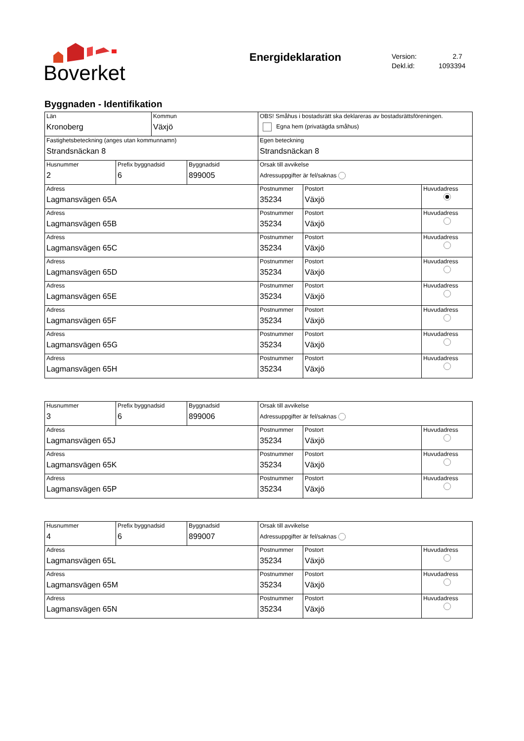Boverket
Energideklaration
Version: 2.7
Dekl.id: 1093394
Byggnaden - Identifikation
| Län Kronoberg | | Kommun Växjö | | OBS! Småhus i bostadsrätt ska deklareras av bostadsrättsföreningen. Egna hem (privatägda småhus) | | |
| Fastighetsbeteckning (anges utan kommunnamn) Strandsnäckan 8 | | | | Egen beteckning Strandsnäckan 8 | | |
| Husnummer 2 | Prefix byggnadsid 6 | | Byggnadsid 899005 | Orsak till avvikelse Adressuppgifter är fel/saknas | | |
| Adress Lagmansvägen 65A | | | | Postnummer 35234 | Postort Växjö | Huvudadress |
| Adress Lagmansvägen 65B | | | | Postnummer 35234 | Postort Växjö | Huvudadress |
| Adress Lagmansvägen 65C | | | | Postnummer 35234 | Postort Växjö | Huvudadress |
| Adress Lagmansvägen 65D | | | | Postnummer 35234 | Postort Växjö | Huvudadress |
| Adress Lagmansvägen 65E | | | | Postnummer 35234 | Postort Växjö | Huvudadress |
| Adress Lagmansvägen 65F | | | | Postnummer 35234 | Postort Växjö | Huvudadress |
| Adress Lagmansvägen 65G | | | | Postnummer 35234 | Postort Växjö | Huvudadress |
| Adress Lagmansvägen 65H | | | | Postnummer 35234 | Postort Växjö | Huvudadress |
| Husnummer 3 | Prefix byggnadsid 6 | Byggnadsid 899006 | Orsak till avvikelse Adressuppgifter är fel/saknas | | |
| Adress Lagmansvägen 65J | | | Postnummer 35234 | Postort Växjö | Huvudadress |
| Adress Lagmansvägen 65K | | | Postnummer 35234 | Postort Växjö | Huvudadress |
| Adress Lagmansvägen 65P | | | Postnummer 35234 | Postort Växjö | Huvudadress |
| Husnummer 4 | Prefix byggnadsid 6 | Byggnadsid 899007 | Orsak till avvikelse Adressuppgifter är fel/saknas | | |
| Adress Lagmansvägen 65L | | | Postnummer 35234 | Postort Växjö | Huvudadress |
| Adress Lagmansvägen 65M | | | Postnummer 35234 | Postort Växjö | Huvudadress |
| Adress Lagmansvägen 65N | | | Postnummer 35234 | Postort Växjö | Huvudadress |